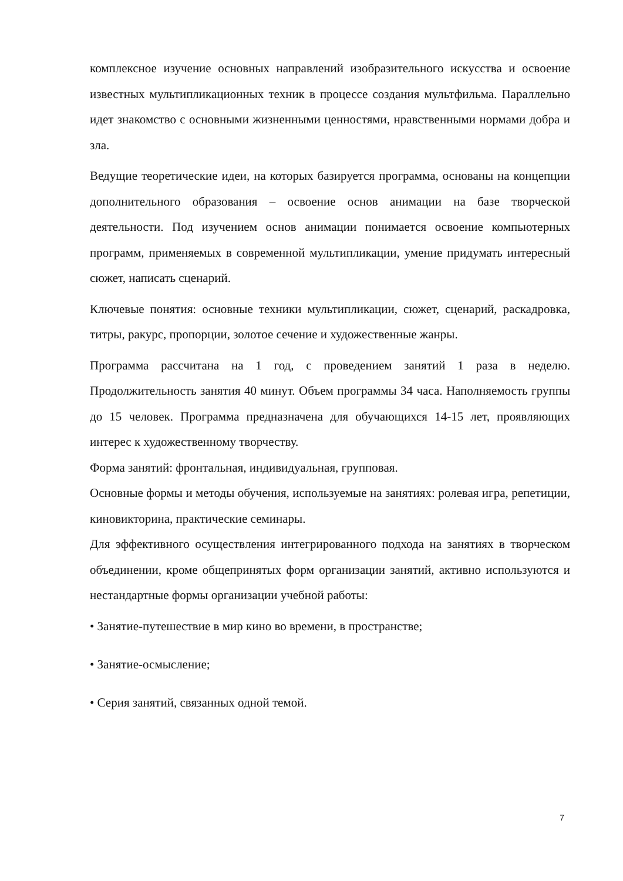комплексное изучение основных направлений изобразительного искусства и освоение известных мультипликационных техник в процессе создания мультфильма. Параллельно идет знакомство с основными жизненными ценностями, нравственными нормами добра и зла.
Ведущие теоретические идеи, на которых базируется программа, основаны на концепции дополнительного образования – освоение основ анимации на базе творческой деятельности. Под изучением основ анимации понимается освоение компьютерных программ, применяемых в современной мультипликации, умение придумать интересный сюжет, написать сценарий.
Ключевые понятия: основные техники мультипликации, сюжет, сценарий, раскадровка, титры, ракурс, пропорции, золотое сечение и художественные жанры.
Программа рассчитана на 1 год, с проведением занятий 1 раза в неделю. Продолжительность занятия 40 минут. Объем программы 34 часа. Наполняемость группы до 15 человек. Программа предназначена для обучающихся 14-15 лет, проявляющих интерес к художественному творчеству.
Форма занятий: фронтальная, индивидуальная, групповая.
Основные формы и методы обучения, используемые на занятиях: ролевая игра, репетиции, киновикторина, практические семинары.
Для эффективного осуществления интегрированного подхода на занятиях в творческом объединении, кроме общепринятых форм организации занятий, активно используются и нестандартные формы организации учебной работы:
• Занятие-путешествие в мир кино во времени, в пространстве;
• Занятие-осмысление;
• Серия занятий, связанных одной темой.
7